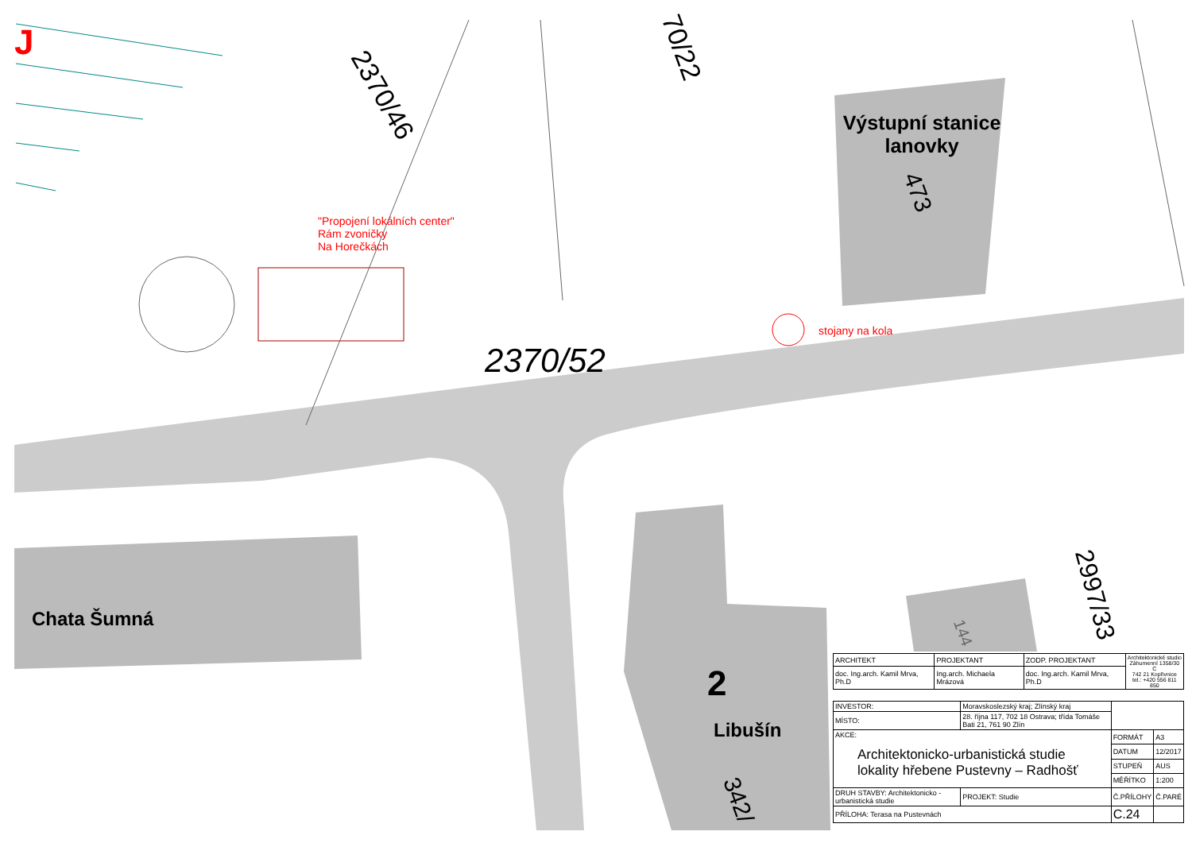J
2370/46
70/22
Výstupní stanice lanovky
473
"Propojení lokálních center"
Rám zvoničky
Na Horečkách
stojany na kola
2370/52
Chata Šumná
2
Libušín
342/
144
2997/33
| ARCHITEKT | PROJEKTANT | ZODP. PROJEKTANT | Architektonické studio Záhumenní 1358/30 C 742 21 Kopřivnice tel.: +420 556 811 850 |
| doc. Ing.arch. Kamil Mrva, Ph.D | Ing.arch. Michaela Mrázová | doc. Ing.arch. Kamil Mrva, Ph.D | |
| INVESTOR: | Moravskoslezský kraj; Zlínský kraj | | | |
| MÍSTO: | 28. října 117, 702 18 Ostrava; třída Tomáše Bati 21, 761 90 Zlín | | | |
| AKCE: Architektonicko-urbanistická studie lokality hřebene Pustevny – Radhošť | | | FORMÁT | A3 |
| | | | DATUM | 12/2017 |
| | | | STUPEŇ | AUS |
| | | | MĚŘÍTKO | 1:200 |
| DRUH STAVBY: Architektonicko - urbanistická studie | | PROJEKT: Studie | Č.PŘÍLOHY | Č.PARÉ |
| PŘÍLOHA: Terasa na Pustevnách | | | C.24 | |